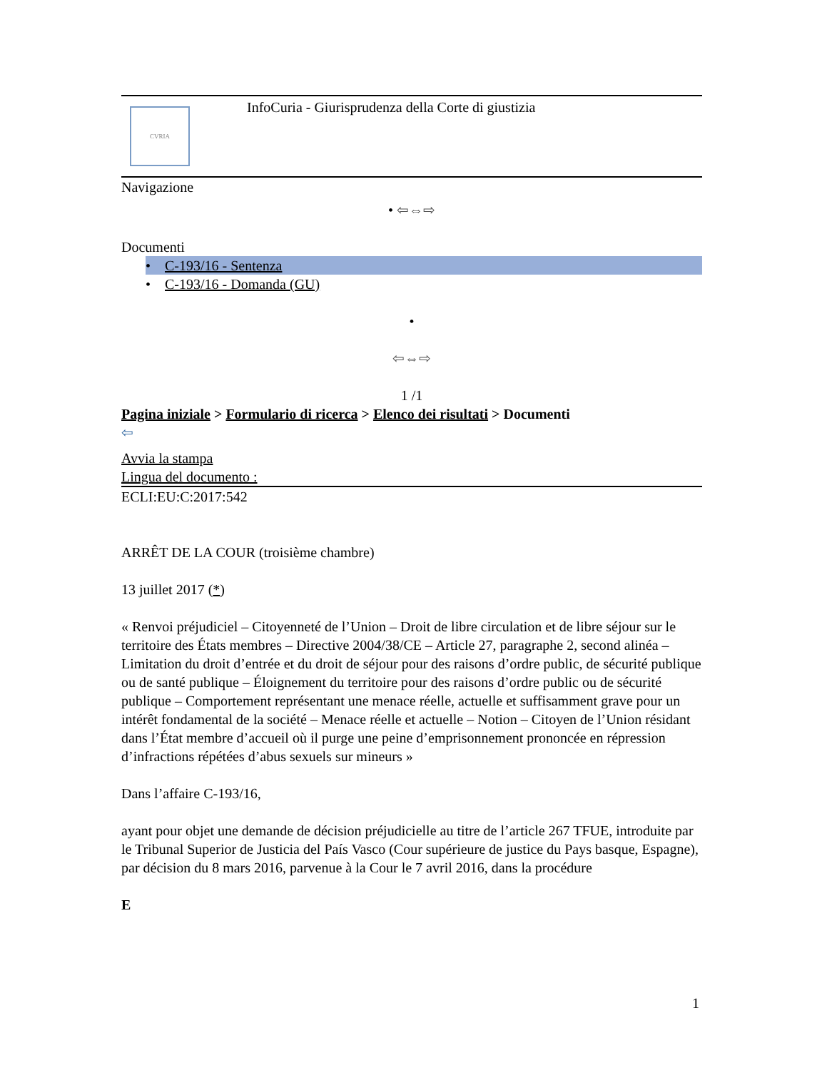CVRIA
InfoCuria - Giurisprudenza della Corte di giustizia
Navigazione
• ⇦⇔⇨
Documenti
• C-193/16 - Sentenza
• C-193/16 - Domanda (GU)
•
⇦⇔⇨
1 /1
Pagina iniziale > Formulario di ricerca > Elenco dei risultati > Documenti
⇦
Avvia la stampa
Lingua del documento :
ECLI:EU:C:2017:542
ARRÊT DE LA COUR (troisième chambre)
13 juillet 2017 (*)
« Renvoi préjudiciel – Citoyenneté de l’Union – Droit de libre circulation et de libre séjour sur le territoire des États membres – Directive 2004/38/CE – Article 27, paragraphe 2, second alinéa – Limitation du droit d’entrée et du droit de séjour pour des raisons d’ordre public, de sécurité publique ou de santé publique – Éloignement du territoire pour des raisons d’ordre public ou de sécurité publique – Comportement représentant une menace réelle, actuelle et suffisamment grave pour un intérêt fondamental de la société – Menace réelle et actuelle – Notion – Citoyen de l’Union résidant dans l’État membre d’accueil où il purge une peine d’emprisonnement prononcée en répression d’infractions répétées d’abus sexuels sur mineurs »
Dans l’affaire C-193/16,
ayant pour objet une demande de décision préjudicielle au titre de l’article 267 TFUE, introduite par le Tribunal Superior de Justicia del País Vasco (Cour supérieure de justice du Pays basque, Espagne), par décision du 8 mars 2016, parvenue à la Cour le 7 avril 2016, dans la procédure
E
1